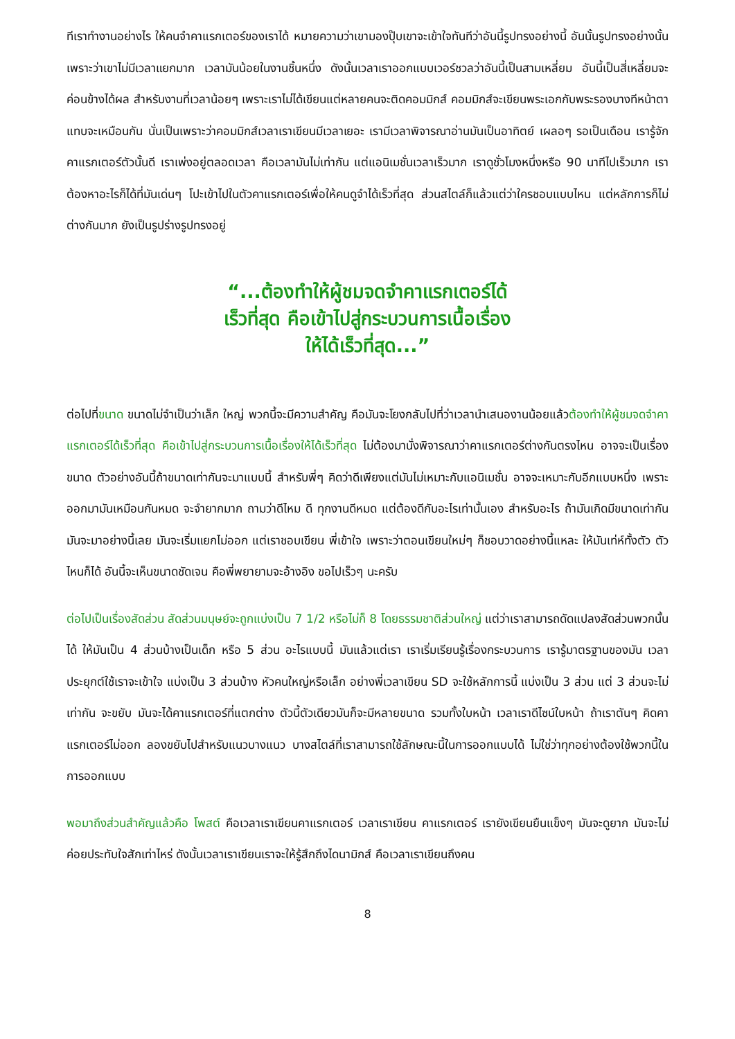ทีเราทำงานอย่างไร ให้คนจำคาแรกเตอร์ของเราได้ หมายความว่าเขามองปุ๊บเขาจะเข้าใจทันทีว่าอันนี้รูปทรงอย่างนี้ อันนั้นรูปทรงอย่างนั้น เพราะว่าเขาไม่มีเวลาแยกมาก เวลามันน้อยในงานชิ้นหนึ่ง ดังนั้นเวลาเราออกแบบเวอร์ชวลว่าอันนี้เป็นสามเหลี่ยม อันนี้เป็นสี่เหลี่ยมจะค่อนข้างได้ผล สำหรับงานที่เวลาน้อยๆ เพราะเราไม่ได้เขียนแต่หลายคนจะติดคอมมิกส์ คอมมิกส์จะเขียนพระเอกกับพระรองบางทีหน้าตาแทบจะเหมือนกัน นั่นเป็นเพราะว่าคอมมิกส์เวลาเราเขียนมีเวลาเยอะ เรามีเวลาพิจารณาอ่านมันเป็นอาทิตย์ เผลอๆ รอเป็นเดือน เรารู้จักคาแรกเตอร์ตัวนั้นดี เราเพ่งอยู่ตลอดเวลา คือเวลามันไม่เท่ากัน แต่แอนิเมชั่นเวลาเร็วมาก เราดูชั่วโมงหนึ่งหรือ 90 นาทีไปเร็วมาก เราต้องหาอะไรก็ได้ที่มันเด่นๆ โปะเข้าไปในตัวคาแรกเตอร์เพื่อให้คนดูจำได้เร็วที่สุด ส่วนสไตล์ก็แล้วแต่ว่าใครชอบแบบไหน แต่หลักการก็ไม่ต่างกันมาก ยังเป็นรูปร่างรูปทรงอยู่
“...ต้องทำให้ผู้ชมจดจำคาแรกเตอร์ได้
เร็วที่สุด คือเข้าไปสู่กระบวนการเนื้อเรื่อง
ให้ได้เร็วที่สุด...”
ต่อไปที่ขนาด ขนาดไม่จำเป็นว่าเล็ก ใหญ่ พวกนี้จะมีความสำคัญ คือมันจะโยงกลับไปที่ว่าเวลานำเสนองานน้อยแล้วต้องทำให้ผู้ชมจดจำคาแรกเตอร์ได้เร็วที่สุด คือเข้าไปสู่กระบวนการเนื้อเรื่องให้ได้เร็วที่สุด ไม่ต้องมานั่งพิจารณาว่าคาแรกเตอร์ต่างกันตรงไหน อาจจะเป็นเรื่องขนาด ตัวอย่างอันนี้ถ้าขนาดเท่ากันจะมาแบบนี้ สำหรับพี่ๆ คิดว่าดีเพียงแต่มันไม่เหมาะกับแอนิเมชั่น อาจจะเหมาะกับอีกแบบหนึ่ง เพราะออกมามันเหมือนกันหมด จะจำยากมาก ถามว่าดีไหม ดี ทุกงานดีหมด แต่ต้องดีกับอะไรเท่านั้นเอง สำหรับอะไร ถ้ามันเกิดมีขนาดเท่ากัน มันจะมาอย่างนี้เลย มันจะเริ่มแยกไม่ออก แต่เราชอบเขียน พี่เข้าใจ เพราะว่าตอนเขียนใหม่ๆ ก็ชอบวาดอย่างนี้แหละ ให้มันเท่ห์ทั้งตัว ตัวไหนก็ได้ อันนี้จะเห็นขนาดชัดเจน คือพี่พยายามจะอ้างอิง ขอไปเร็วๆ นะครับ
ต่อไปเป็นเรื่องสัดส่วน สัดส่วนมนุษย์จะถูกแบ่งเป็น 7 1/2 หรือไม่ก็ 8 โดยธรรมชาติส่วนใหญ่ แต่ว่าเราสามารถดัดแปลงสัดส่วนพวกนั้นได้ ให้มันเป็น 4 ส่วนบ้างเป็นเด็ก หรือ 5 ส่วน อะไรแบบนี้ มันแล้วแต่เรา เราเริ่มเรียนรู้เรื่องกระบวนการ เรารู้มาตรฐานของมัน เวลาประยุกต์ใช้เราจะเข้าใจ แบ่งเป็น 3 ส่วนบ้าง หัวคนใหญ่หรือเล็ก อย่างพี่เวลาเขียน SD จะใช้หลักการนี้ แบ่งเป็น 3 ส่วน แต่ 3 ส่วนจะไม่เท่ากัน จะขยับ มันจะได้คาแรกเตอร์ที่แตกต่าง ตัวนี้ตัวเดียวมันก็จะมีหลายขนาด รวมทั้งใบหน้า เวลาเราดีไซน์ใบหน้า ถ้าเราตันๆ คิดคาแรกเตอร์ไม่ออก ลองขยับไปสำหรับแนวบางแนว บางสไตล์ที่เราสามารถใช้ลักษณะนี้ในการออกแบบได้ ไม่ใช่ว่าทุกอย่างต้องใช้พวกนี้ในการออกแบบ
พอมาถึงส่วนสำคัญแล้วคือ โพสต์ คือเวลาเราเขียนคาแรกเตอร์ เวลาเราเขียน คาแรกเตอร์ เรายังเขียนยืนแข็งๆ มันจะดูยาก มันจะไม่ค่อยประทับใจสักเท่าไหร่ ดังนั้นเวลาเราเขียนเราจะให้รู้สึกถึงไดนามิกส์ คือเวลาเราเขียนถึงคน
8